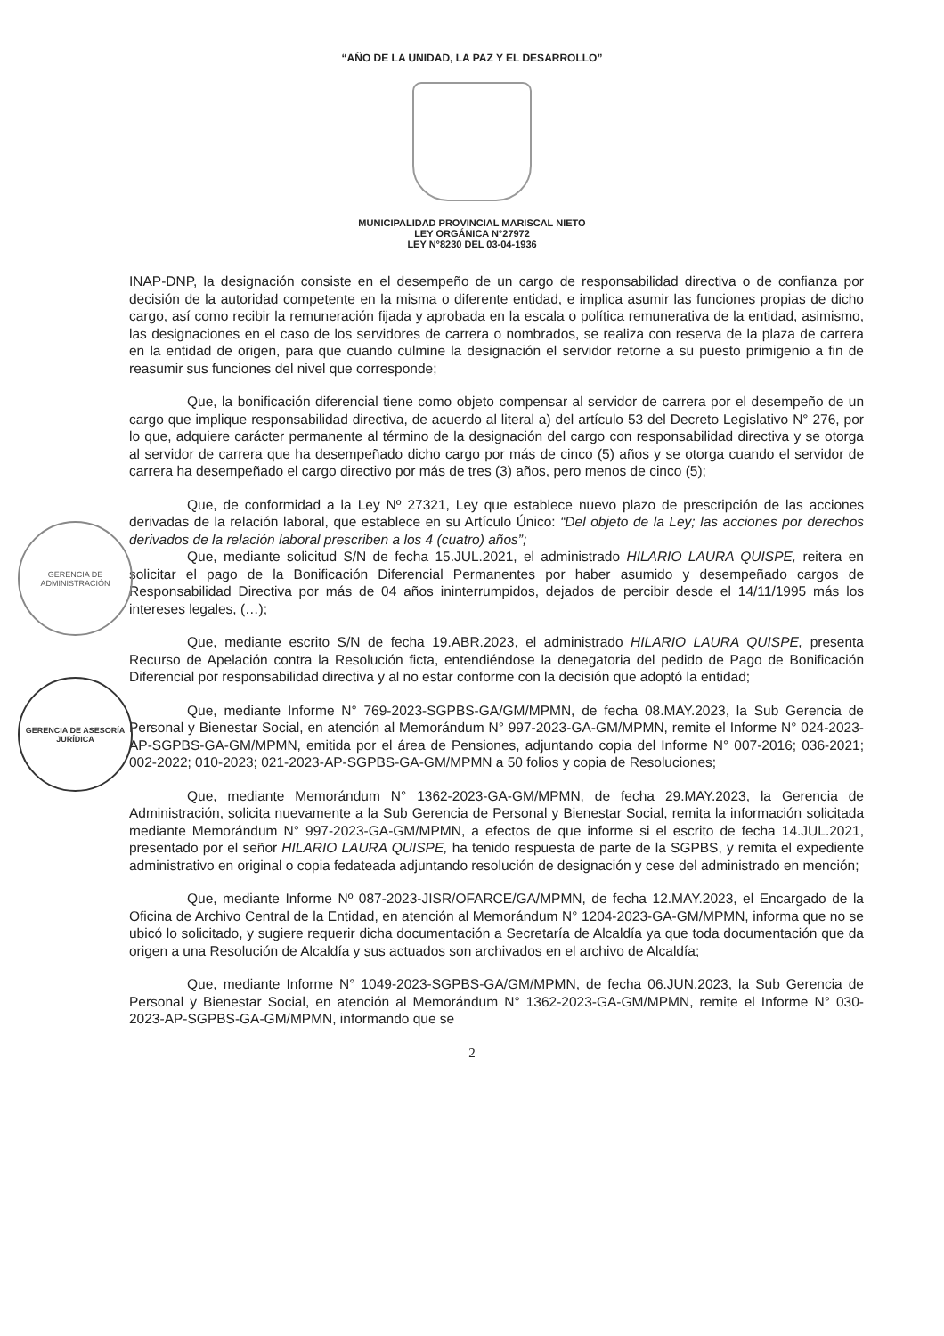“AÑO DE LA UNIDAD, LA PAZ Y EL DESARROLLO”
MUNICIPALIDAD PROVINCIAL MARISCAL NIETO
LEY ORGÁNICA N°27972
LEY N°8230 DEL 03-04-1936
GERENCIA DE ADMINISTRACIÓN
GERENCIA DE ASESORÍA JURÍDICA
INAP-DNP, la designación consiste en el desempeño de un cargo de responsabilidad directiva o de confianza por decisión de la autoridad competente en la misma o diferente entidad, e implica asumir las funciones propias de dicho cargo, así como recibir la remuneración fijada y aprobada en la escala o política remunerativa de la entidad, asimismo, las designaciones en el caso de los servidores de carrera o nombrados, se realiza con reserva de la plaza de carrera en la entidad de origen, para que cuando culmine la designación el servidor retorne a su puesto primigenio a fin de reasumir sus funciones del nivel que corresponde;
Que, la bonificación diferencial tiene como objeto compensar al servidor de carrera por el desempeño de un cargo que implique responsabilidad directiva, de acuerdo al literal a) del artículo 53 del Decreto Legislativo N° 276, por lo que, adquiere carácter permanente al término de la designación del cargo con responsabilidad directiva y se otorga al servidor de carrera que ha desempeñado dicho cargo por más de cinco (5) años y se otorga cuando el servidor de carrera ha desempeñado el cargo directivo por más de tres (3) años, pero menos de cinco (5);
Que, de conformidad a la Ley Nº 27321, Ley que establece nuevo plazo de prescripción de las acciones derivadas de la relación laboral, que establece en su Artículo Único: “Del objeto de la Ley; las acciones por derechos derivados de la relación laboral prescriben a los 4 (cuatro) años”;
Que, mediante solicitud S/N de fecha 15.JUL.2021, el administrado HILARIO LAURA QUISPE, reitera en solicitar el pago de la Bonificación Diferencial Permanentes por haber asumido y desempeñado cargos de Responsabilidad Directiva por más de 04 años ininterrumpidos, dejados de percibir desde el 14/11/1995 más los intereses legales, (…);
Que, mediante escrito S/N de fecha 19.ABR.2023, el administrado HILARIO LAURA QUISPE, presenta Recurso de Apelación contra la Resolución ficta, entendiéndose la denegatoria del pedido de Pago de Bonificación Diferencial por responsabilidad directiva y al no estar conforme con la decisión que adoptó la entidad;
Que, mediante Informe N° 769-2023-SGPBS-GA/GM/MPMN, de fecha 08.MAY.2023, la Sub Gerencia de Personal y Bienestar Social, en atención al Memorándum N° 997-2023-GA-GM/MPMN, remite el Informe N° 024-2023-AP-SGPBS-GA-GM/MPMN, emitida por el área de Pensiones, adjuntando copia del Informe N° 007-2016; 036-2021; 002-2022; 010-2023; 021-2023-AP-SGPBS-GA-GM/MPMN a 50 folios y copia de Resoluciones;
Que, mediante Memorándum N° 1362-2023-GA-GM/MPMN, de fecha 29.MAY.2023, la Gerencia de Administración, solicita nuevamente a la Sub Gerencia de Personal y Bienestar Social, remita la información solicitada mediante Memorándum N° 997-2023-GA-GM/MPMN, a efectos de que informe si el escrito de fecha 14.JUL.2021, presentado por el señor HILARIO LAURA QUISPE, ha tenido respuesta de parte de la SGPBS, y remita el expediente administrativo en original o copia fedateada adjuntando resolución de designación y cese del administrado en mención;
Que, mediante Informe Nº 087-2023-JISR/OFARCE/GA/MPMN, de fecha 12.MAY.2023, el Encargado de la Oficina de Archivo Central de la Entidad, en atención al Memorándum N° 1204-2023-GA-GM/MPMN, informa que no se ubicó lo solicitado, y sugiere requerir dicha documentación a Secretaría de Alcaldía ya que toda documentación que da origen a una Resolución de Alcaldía y sus actuados son archivados en el archivo de Alcaldía;
Que, mediante Informe N° 1049-2023-SGPBS-GA/GM/MPMN, de fecha 06.JUN.2023, la Sub Gerencia de Personal y Bienestar Social, en atención al Memorándum N° 1362-2023-GA-GM/MPMN, remite el Informe N° 030-2023-AP-SGPBS-GA-GM/MPMN, informando que se
2